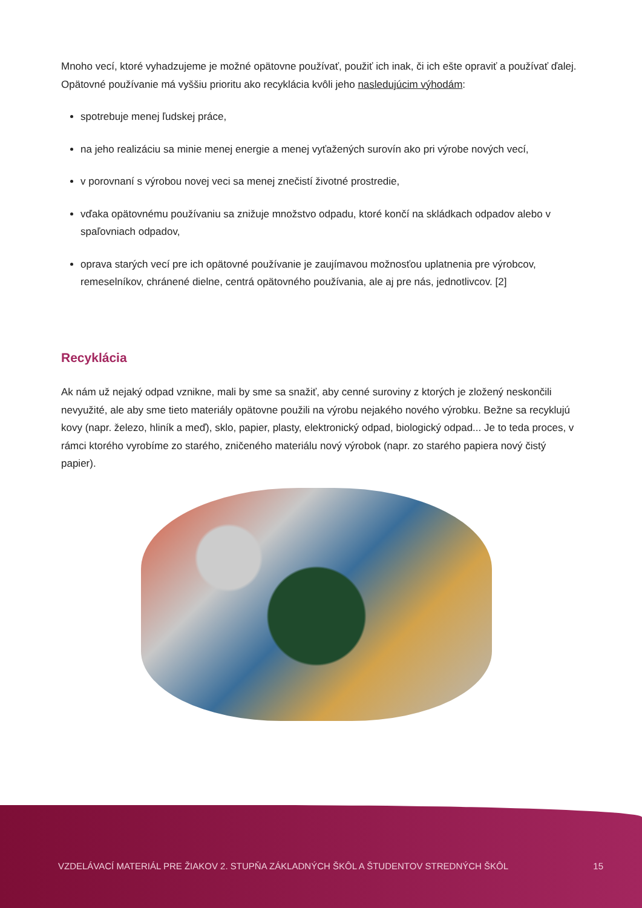Mnoho vecí, ktoré vyhadzujeme je možné opätovne používať, použiť ich inak, či ich ešte opraviť a používať ďalej. Opätovné používanie má vyššiu prioritu ako recyklácia kvôli jeho nasledujúcim výhodám:
spotrebuje menej ľudskej práce,
na jeho realizáciu sa minie menej energie a menej vyťažených surovín ako pri výrobe nových vecí,
v porovnaní s výrobou novej veci sa menej znečistí životné prostredie,
vďaka opätovnému používaniu sa znižuje množstvo odpadu, ktoré končí na skládkach odpadov alebo v spaľovniach odpadov,
oprava starých vecí pre ich opätovné používanie je zaujímavou možnosťou uplatnenia pre výrobcov, remeselníkov, chránené dielne, centrá opätovného používania, ale aj pre nás, jednotlivcov. [2]
Recyklácia
Ak nám už nejaký odpad vznikne, mali by sme sa snažiť, aby cenné suroviny z ktorých je zložený neskončili nevyužité, ale aby sme tieto materiály opätovne použili na výrobu nejakého nového výrobku. Bežne sa recyklujú kovy (napr. železo, hliník a meď), sklo, papier, plasty, elektronický odpad, biologický odpad... Je to teda proces, v rámci ktorého vyrobíme zo starého, zničeného materiálu nový výrobok (napr. zo starého papiera nový čistý papier).
VZDELÁVACÍ MATERIÁL PRE ŽIAKOV 2. STUPŇA ZÁKLADNÝCH ŠKÔL A ŠTUDENTOV STREDNÝCH ŠKÔL 15